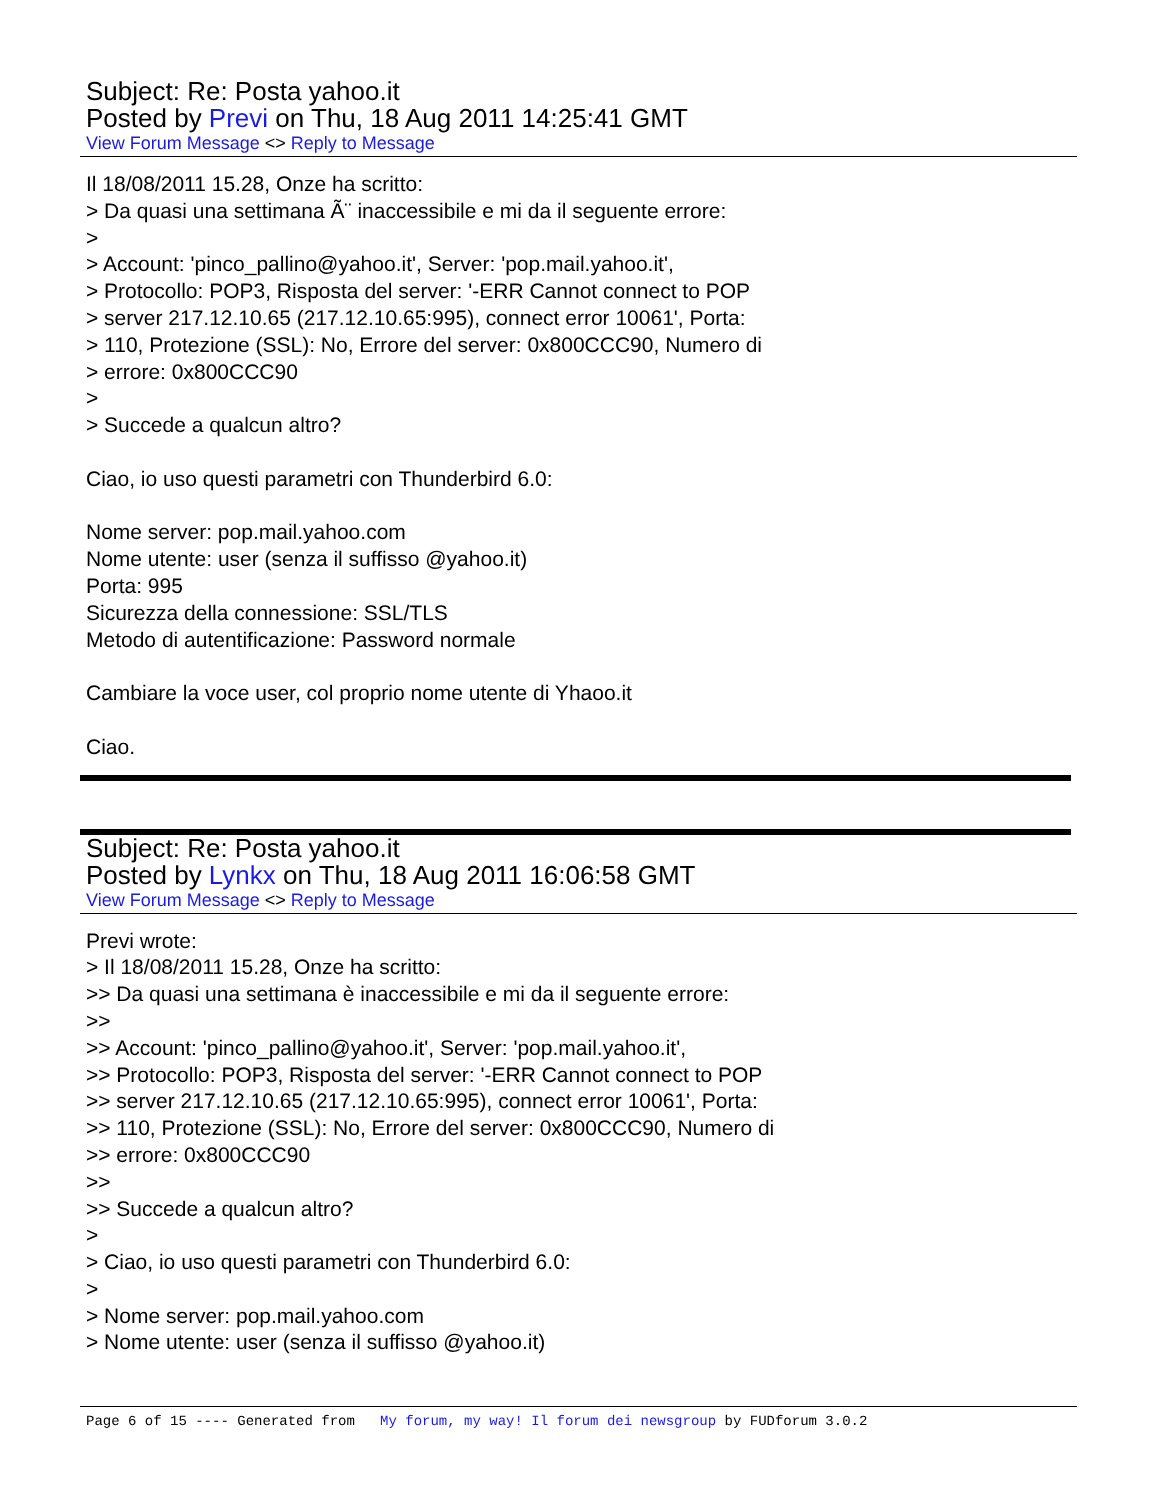Subject: Re: Posta yahoo.it
Posted by Previ on Thu, 18 Aug 2011 14:25:41 GMT
View Forum Message <> Reply to Message
Il 18/08/2011 15.28, Onze ha scritto:
> Da quasi una settimana Ã¨ inaccessibile e mi da il seguente errore:
>
> Account: 'pinco_pallino@yahoo.it', Server: 'pop.mail.yahoo.it',
> Protocollo: POP3, Risposta del server: '-ERR Cannot connect to POP
> server 217.12.10.65 (217.12.10.65:995), connect error 10061', Porta:
> 110, Protezione (SSL): No, Errore del server: 0x800CCC90, Numero di
> errore: 0x800CCC90
>
> Succede a qualcun altro?
Ciao, io uso questi parametri con Thunderbird 6.0:
Nome server: pop.mail.yahoo.com
Nome utente: user (senza il suffisso @yahoo.it)
Porta: 995
Sicurezza della connessione: SSL/TLS
Metodo di autentificazione: Password normale
Cambiare la voce user, col proprio nome utente di Yhaoo.it
Ciao.
Subject: Re: Posta yahoo.it
Posted by Lynkx on Thu, 18 Aug 2011 16:06:58 GMT
View Forum Message <> Reply to Message
Previ wrote:
> Il 18/08/2011 15.28, Onze ha scritto:
>> Da quasi una settimana è inaccessibile e mi da il seguente errore:
>>
>> Account: 'pinco_pallino@yahoo.it', Server: 'pop.mail.yahoo.it',
>> Protocollo: POP3, Risposta del server: '-ERR Cannot connect to POP
>> server 217.12.10.65 (217.12.10.65:995), connect error 10061', Porta:
>> 110, Protezione (SSL): No, Errore del server: 0x800CCC90, Numero di
>> errore: 0x800CCC90
>>
>> Succede a qualcun altro?
>
> Ciao, io uso questi parametri con Thunderbird 6.0:
>
> Nome server: pop.mail.yahoo.com
> Nome utente: user (senza il suffisso @yahoo.it)
Page 6 of 15 ---- Generated from My forum, my way! Il forum dei newsgroup by FUDforum 3.0.2